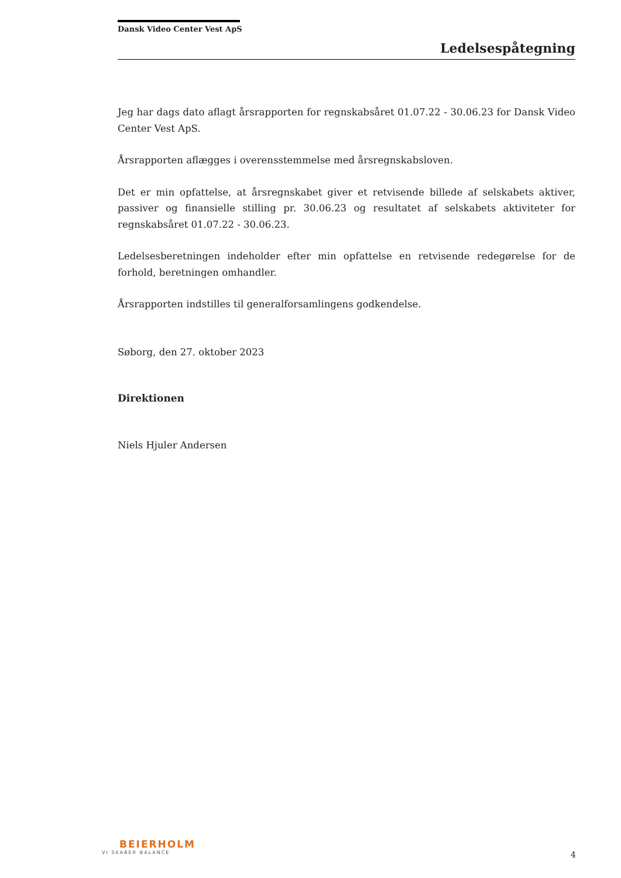Dansk Video Center Vest ApS
Ledelsespåtegning
Jeg har dags dato aflagt årsrapporten for regnskabsåret 01.07.22 - 30.06.23 for Dansk Video Center Vest ApS.
Årsrapporten aflægges i overensstemmelse med årsregnskabsloven.
Det er min opfattelse, at årsregnskabet giver et retvisende billede af selskabets aktiver, passiver og finansielle stilling pr. 30.06.23 og resultatet af selskabets aktiviteter for regnskabsåret 01.07.22 - 30.06.23.
Ledelsesberetningen indeholder efter min opfattelse en retvisende redegørelse for de forhold, beretningen omhandler.
Årsrapporten indstilles til generalforsamlingens godkendelse.
Søborg, den 27. oktober 2023
Direktionen
Niels Hjuler Andersen
BEIERHOLM
VI SKABER BALANCE
4